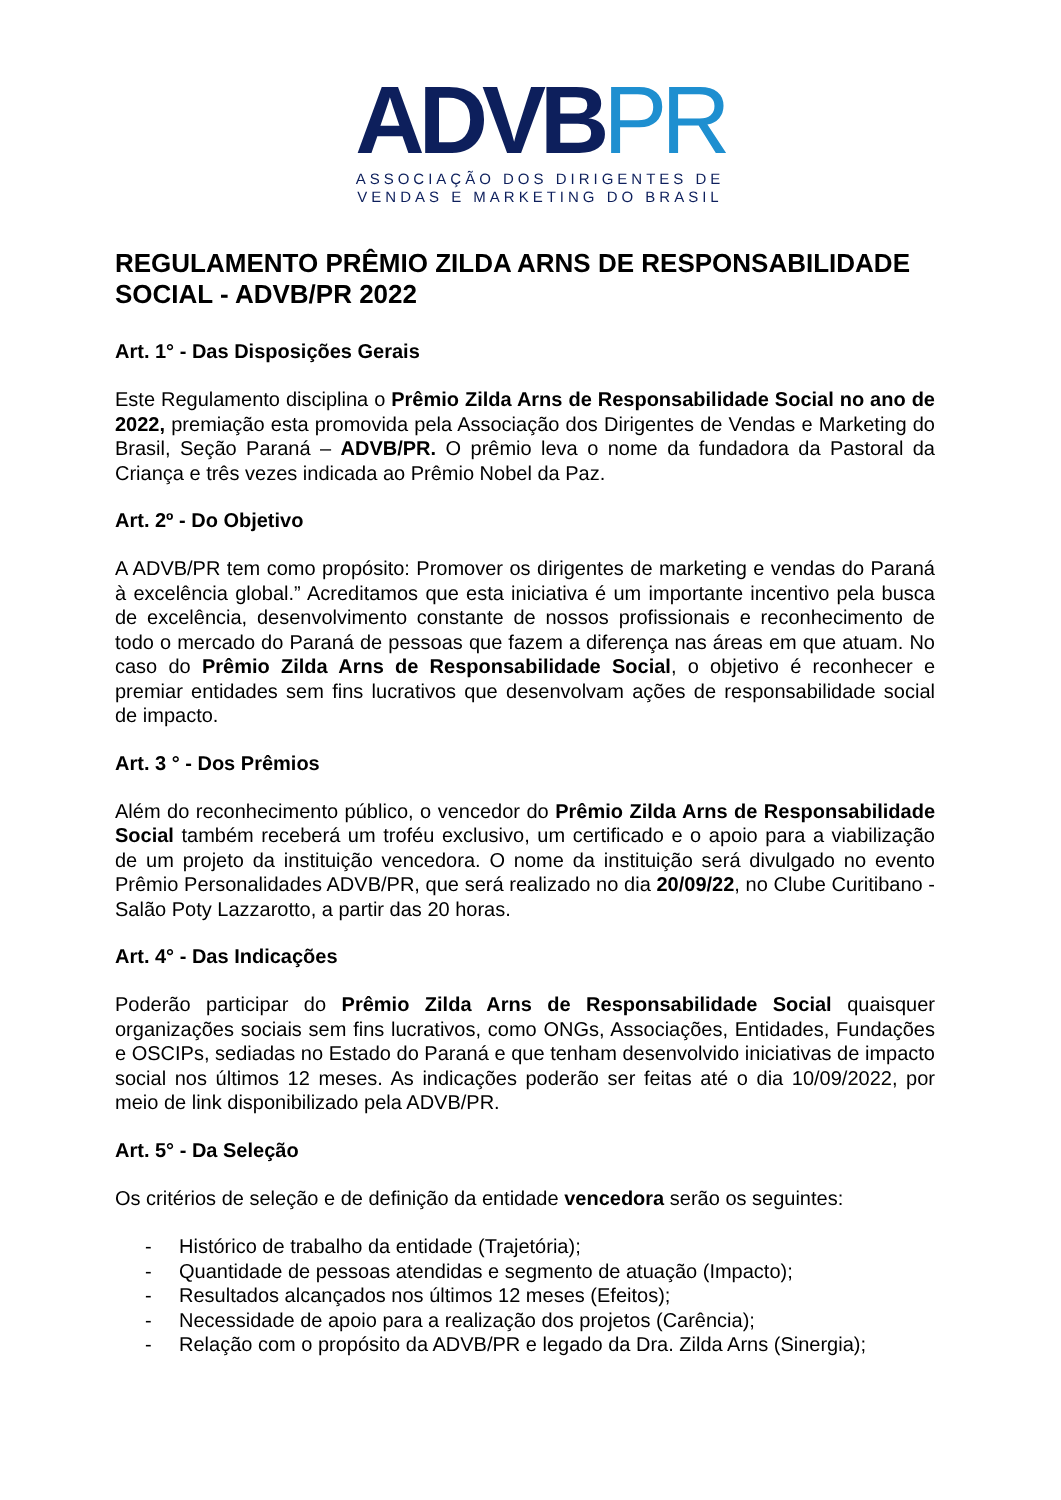ADVBPR
ASSOCIAÇÃO DOS DIRIGENTES DE
VENDAS E MARKETING DO BRASIL
REGULAMENTO PRÊMIO ZILDA ARNS DE RESPONSABILIDADE SOCIAL - ADVB/PR 2022
Art. 1° - Das Disposições Gerais
Este Regulamento disciplina o Prêmio Zilda Arns de Responsabilidade Social no ano de 2022, premiação esta promovida pela Associação dos Dirigentes de Vendas e Marketing do Brasil, Seção Paraná – ADVB/PR. O prêmio leva o nome da fundadora da Pastoral da Criança e três vezes indicada ao Prêmio Nobel da Paz.
Art. 2º - Do Objetivo
A ADVB/PR tem como propósito: Promover os dirigentes de marketing e vendas do Paraná à excelência global.” Acreditamos que esta iniciativa é um importante incentivo pela busca de excelência, desenvolvimento constante de nossos profissionais e reconhecimento de todo o mercado do Paraná de pessoas que fazem a diferença nas áreas em que atuam. No caso do Prêmio Zilda Arns de Responsabilidade Social, o objetivo é reconhecer e premiar entidades sem fins lucrativos que desenvolvam ações de responsabilidade social de impacto.
Art. 3 ° - Dos Prêmios
Além do reconhecimento público, o vencedor do Prêmio Zilda Arns de Responsabilidade Social também receberá um troféu exclusivo, um certificado e o apoio para a viabilização de um projeto da instituição vencedora. O nome da instituição será divulgado no evento Prêmio Personalidades ADVB/PR, que será realizado no dia 20/09/22, no Clube Curitibano - Salão Poty Lazzarotto, a partir das 20 horas.
Art. 4° - Das Indicações
Poderão participar do Prêmio Zilda Arns de Responsabilidade Social quaisquer organizações sociais sem fins lucrativos, como ONGs, Associações, Entidades, Fundações e OSCIPs, sediadas no Estado do Paraná e que tenham desenvolvido iniciativas de impacto social nos últimos 12 meses. As indicações poderão ser feitas até o dia 10/09/2022, por meio de link disponibilizado pela ADVB/PR.
Art. 5° - Da Seleção
Os critérios de seleção e de definição da entidade vencedora serão os seguintes:
- Histórico de trabalho da entidade (Trajetória);
- Quantidade de pessoas atendidas e segmento de atuação (Impacto);
- Resultados alcançados nos últimos 12 meses (Efeitos);
- Necessidade de apoio para a realização dos projetos (Carência);
- Relação com o propósito da ADVB/PR e legado da Dra. Zilda Arns (Sinergia);